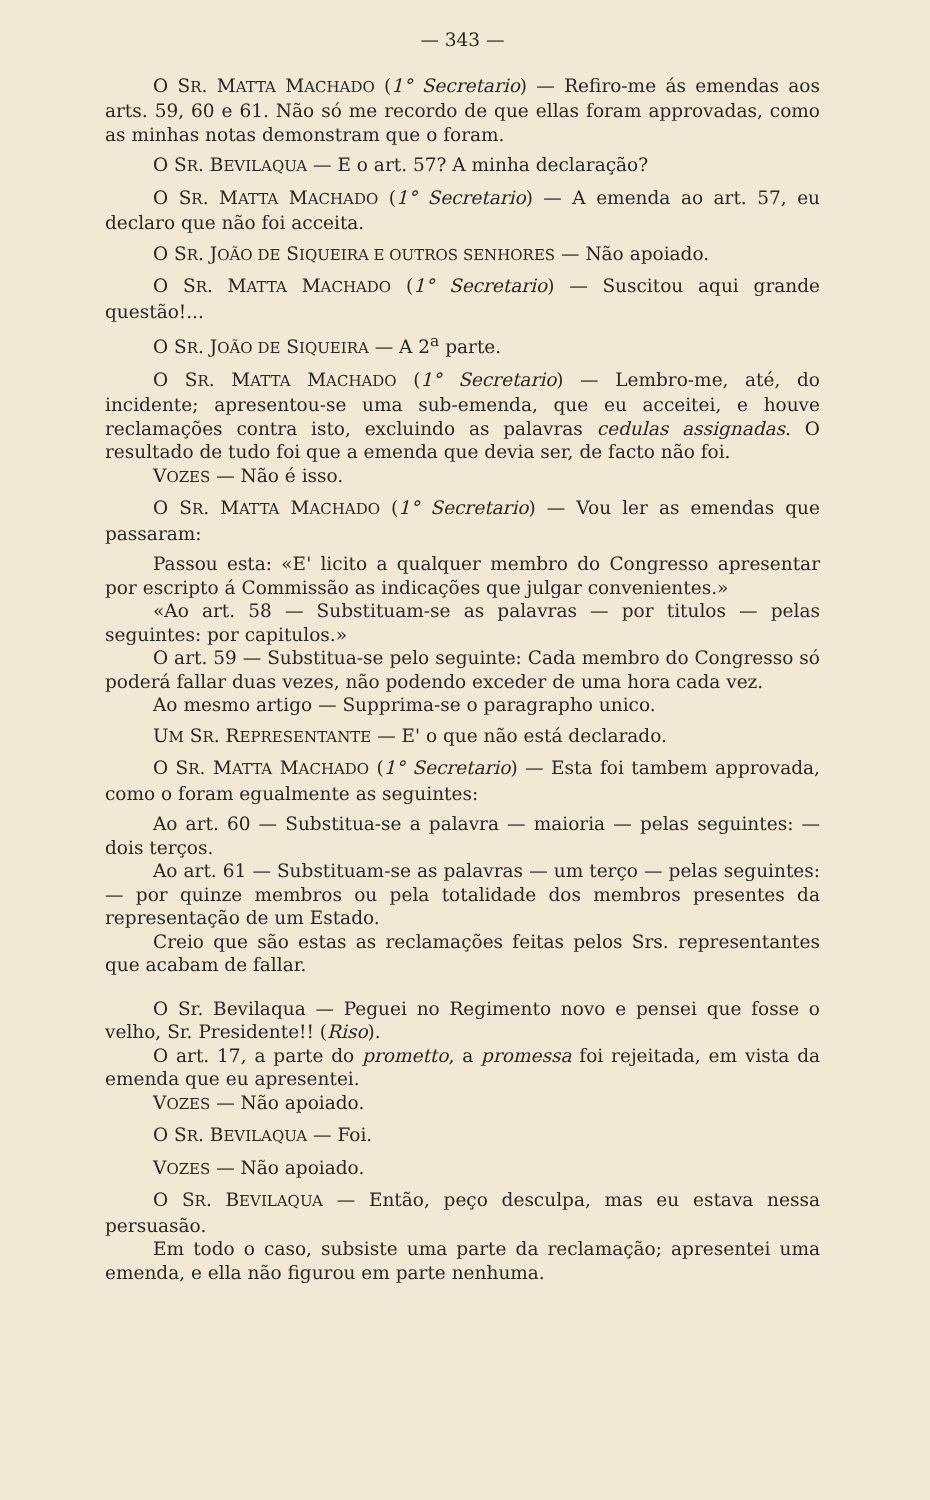— 343 —
O SR. MATTA MACHADO (1° Secretario) — Refiro-me ás emendas aos arts. 59, 60 e 61. Não só me recordo de que ellas foram approvadas, como as minhas notas demonstram que o foram.
O SR. BEVILAQUA — E o art. 57? A minha declaração?
O SR. MATTA MACHADO (1° Secretario) — A emenda ao art. 57, eu declaro que não foi acceita.
O SR. JOÃO DE SIQUEIRA E OUTROS SENHORES — Não apoiado.
O SR. MATTA MACHADO (1° Secretario) — Suscitou aqui grande questão!...
O SR. JOÃO DE SIQUEIRA — A 2<sup>a</sup> parte.
O SR. MATTA MACHADO (1° Secretario) — Lembro-me, até, do incidente; apresentou-se uma sub-emenda, que eu acceitei, e houve reclamações contra isto, excluindo as palavras cedulas assignadas. O resultado de tudo foi que a emenda que devia ser, de facto não foi.
VOZES — Não é isso.
O SR. MATTA MACHADO (1° Secretario) — Vou ler as emendas que passaram:
Passou esta: «E' licito a qualquer membro do Congresso apresentar por escripto á Commissão as indicações que julgar convenientes.»
«Ao art. 58 — Substituam-se as palavras — por titulos — pelas seguintes: por capitulos.»
O art. 59 — Substitua-se pelo seguinte: Cada membro do Congresso só poderá fallar duas vezes, não podendo exceder de uma hora cada vez.
Ao mesmo artigo — Supprima-se o paragrapho unico.
UM SR. REPRESENTANTE — E' o que não está declarado.
O SR. MATTA MACHADO (1° Secretario) — Esta foi tambem approvada, como o foram egualmente as seguintes:
Ao art. 60 — Substitua-se a palavra — maioria — pelas seguintes: — dois terços.
Ao art. 61 — Substituam-se as palavras — um terço — pelas seguintes: — por quinze membros ou pela totalidade dos membros presentes da representação de um Estado.
Creio que são estas as reclamações feitas pelos Srs. representantes que acabam de fallar.
O Sr. Bevilaqua — Peguei no Regimento novo e pensei que fosse o velho, Sr. Presidente!! (Riso).
O art. 17, a parte do prometto, a promessa foi rejeitada, em vista da emenda que eu apresentei.
VOZES — Não apoiado.
O SR. BEVILAQUA — Foi.
VOZES — Não apoiado.
O SR. BEVILAQUA — Então, peço desculpa, mas eu estava nessa persuasão.
Em todo o caso, subsiste uma parte da reclamação; apresentei uma emenda, e ella não figurou em parte nenhuma.